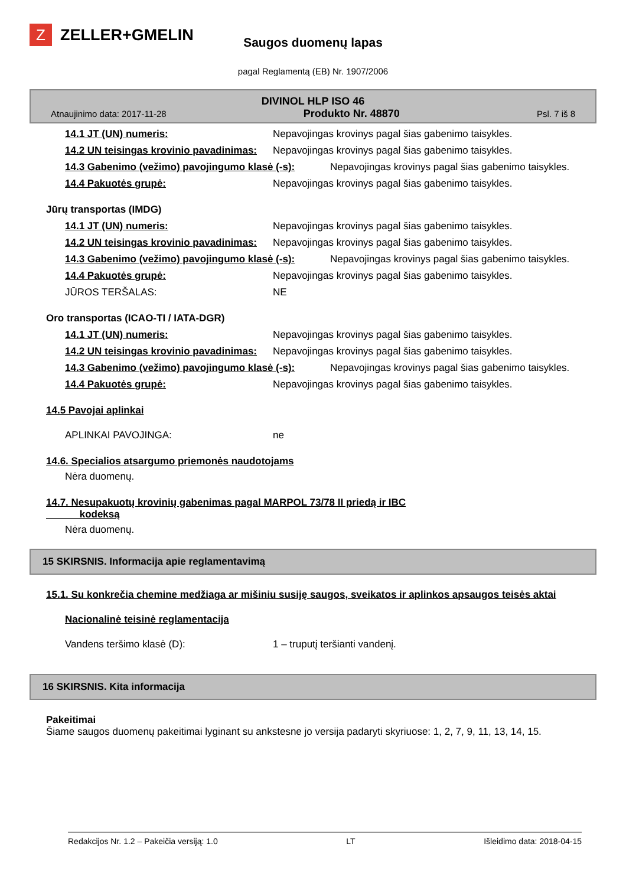Z
ZELLER+GMELIN
Saugos duomenų lapas
pagal Reglamentą (EB) Nr. 1907/2006
DIVINOL HLP ISO 46
Atnaujinimo data: 2017-11-28 Produkto Nr. 48870 Psl. 7 iš 8
14.1 JT (UN) numeris: Nepavojingas krovinys pagal šias gabenimo taisykles.
14.2 UN teisingas krovinio pavadinimas: Nepavojingas krovinys pagal šias gabenimo taisykles.
14.3 Gabenimo (vežimo) pavojingumo klasė (-s): Nepavojingas krovinys pagal šias gabenimo taisykles.
14.4 Pakuotės grupė: Nepavojingas krovinys pagal šias gabenimo taisykles.
Jūrų transportas (IMDG)
14.1 JT (UN) numeris: Nepavojingas krovinys pagal šias gabenimo taisykles.
14.2 UN teisingas krovinio pavadinimas: Nepavojingas krovinys pagal šias gabenimo taisykles.
14.3 Gabenimo (vežimo) pavojingumo klasė (-s): Nepavojingas krovinys pagal šias gabenimo taisykles.
14.4 Pakuotės grupė: Nepavojingas krovinys pagal šias gabenimo taisykles.
JŪROS TERŠALAS: NE
Oro transportas (ICAO-TI / IATA-DGR)
14.1 JT (UN) numeris: Nepavojingas krovinys pagal šias gabenimo taisykles.
14.2 UN teisingas krovinio pavadinimas: Nepavojingas krovinys pagal šias gabenimo taisykles.
14.3 Gabenimo (vežimo) pavojingumo klasė (-s): Nepavojingas krovinys pagal šias gabenimo taisykles.
14.4 Pakuotės grupė: Nepavojingas krovinys pagal šias gabenimo taisykles.
14.5 Pavojai aplinkai
APLINKAI PAVOJINGA: ne
14.6. Specialios atsargumo priemonės naudotojams
Nėra duomenų.
14.7. Nesupakuotų krovinių gabenimas pagal MARPOL 73/78 II priedą ir IBC
kodeksą
Nėra duomenų.
15 SKIRSNIS. Informacija apie reglamentavimą
15.1. Su konkrečia chemine medžiaga ar mišiniu susiję saugos, sveikatos ir aplinkos apsaugos teisės aktai
Nacionalinė teisinė reglamentacija
Vandens teršimo klasė (D): 1 – truputį teršianti vandenį.
16 SKIRSNIS. Kita informacija
Pakeitimai
Šiame saugos duomenų pakeitimai lyginant su ankstesne jo versija padaryti skyriuose: 1, 2, 7, 9, 11, 13, 14, 15.
Redakcijos Nr. 1.2 – Pakeičia versiją: 1.0 LT Išleidimo data: 2018-04-15